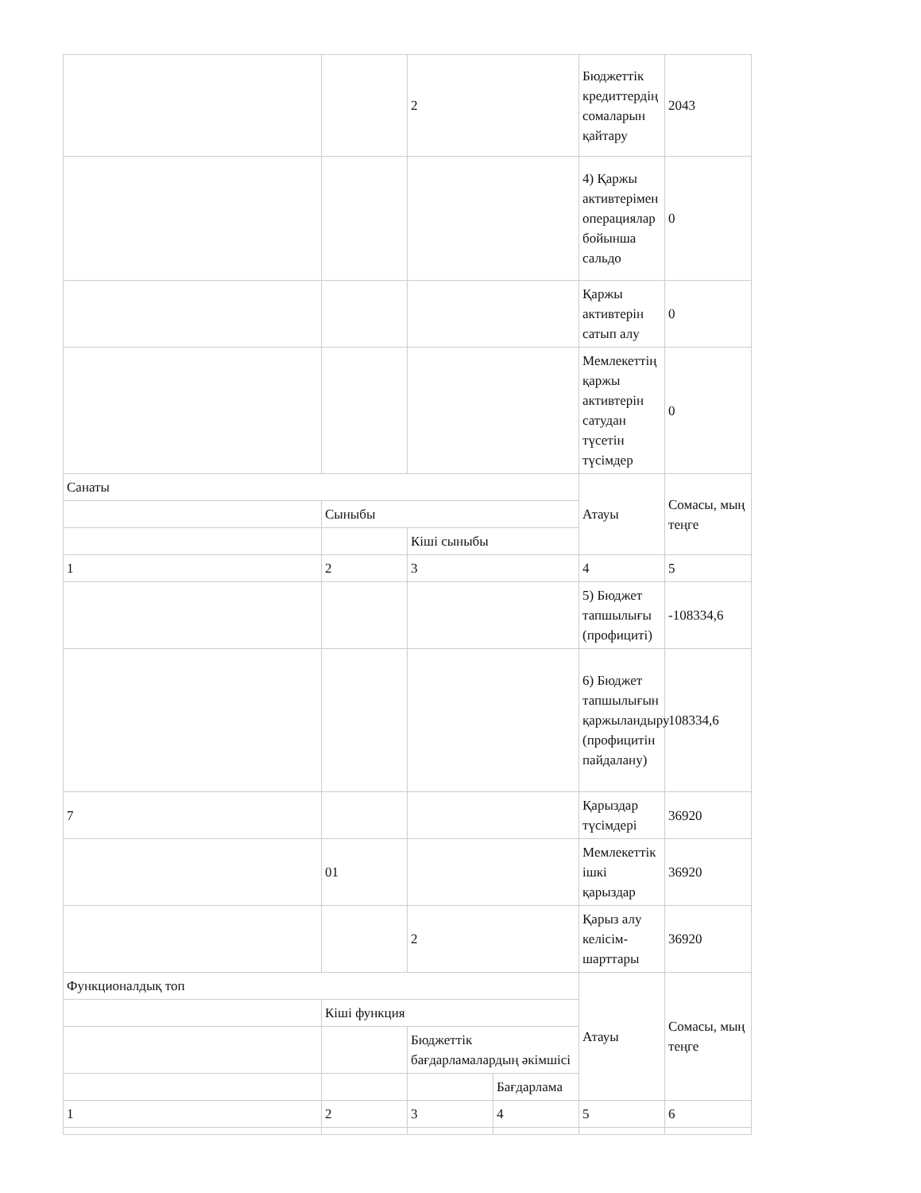| | | 2 | | Бюджеттік кредиттердің сомаларын қайтару | 2043 |
| | | | | 4) Қаржы активтерімен операциялар бойынша сальдо | 0 |
| | | | | Қаржы активтерін сатып алу | 0 |
| | | | | Мемлекеттің қаржы активтерін сатудан түсетін түсімдер | 0 |
| Санаты | | | | Атауы | Сомасы, мың теңге |
| | Сыныбы | | | | |
| | | Кіші сыныбы | | | |
| 1 | 2 | 3 | | 4 | 5 |
| | | | | 5) Бюджет тапшылығы (профициті) | -108334,6 |
| | | | | 6) Бюджет тапшылығын қаржыландыру (профицитін пайдалану) | 108334,6 |
| 7 | | | | Қарыздар түсімдері | 36920 |
| | 01 | | | Мемлекеттік ішкі қарыздар | 36920 |
| | | 2 | | Қарыз алу келісім-шарттары | 36920 |
| Функционалдық топ | | | | Атауы | Сомасы, мың теңге |
| | Кіші функция | | | | |
| | | Бюджеттік бағдарламалардың әкімшісі | | | |
| | | | Бағдарлама | | |
| 1 | 2 | 3 | 4 | 5 | 6 |